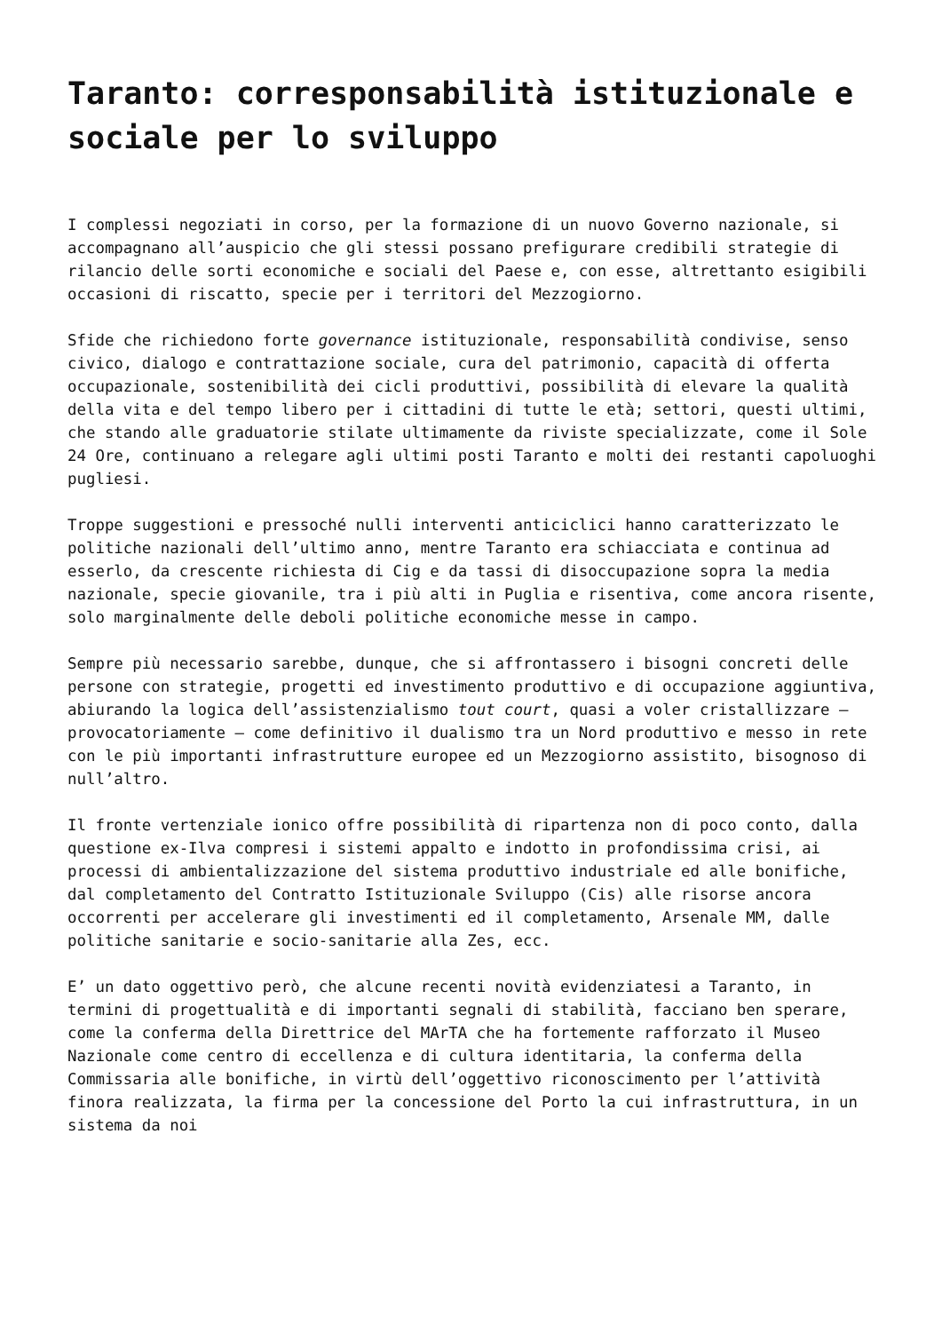Taranto: corresponsabilità istituzionale e sociale per lo sviluppo
I complessi negoziati in corso, per la formazione di un nuovo Governo nazionale, si accompagnano all’auspicio che gli stessi possano prefigurare credibili strategie di rilancio delle sorti economiche e sociali del Paese e, con esse, altrettanto esigibili occasioni di riscatto, specie per i territori del Mezzogiorno.
Sfide che richiedono forte governance istituzionale, responsabilità condivise, senso civico, dialogo e contrattazione sociale, cura del patrimonio, capacità di offerta occupazionale, sostenibilità dei cicli produttivi, possibilità di elevare la qualità della vita e del tempo libero per i cittadini di tutte le età; settori, questi ultimi, che stando alle graduatorie stilate ultimamente da riviste specializzate, come il Sole 24 Ore, continuano a relegare agli ultimi posti Taranto e molti dei restanti capoluoghi pugliesi.
Troppe suggestioni e pressoché nulli interventi anticiclici hanno caratterizzato le politiche nazionali dell’ultimo anno, mentre Taranto era schiacciata e continua ad esserlo, da crescente richiesta di Cig e da tassi di disoccupazione sopra la media nazionale, specie giovanile, tra i più alti in Puglia e risentiva, come ancora risente, solo marginalmente delle deboli politiche economiche messe in campo.
Sempre più necessario sarebbe, dunque, che si affrontassero i bisogni concreti delle persone con strategie, progetti ed investimento produttivo e di occupazione aggiuntiva, abiurando la logica dell’assistenzialismo tout court, quasi a voler cristallizzare – provocatoriamente – come definitivo il dualismo tra un Nord produttivo e messo in rete con le più importanti infrastrutture europee ed un Mezzogiorno assistito, bisognoso di null’altro.
Il fronte vertenziale ionico offre possibilità di ripartenza non di poco conto, dalla questione ex-Ilva compresi i sistemi appalto e indotto in profondissima crisi, ai processi di ambientalizzazione del sistema produttivo industriale ed alle bonifiche, dal completamento del Contratto Istituzionale Sviluppo (Cis) alle risorse ancora occorrenti per accelerare gli investimenti ed il completamento, Arsenale MM, dalle politiche sanitarie e socio-sanitarie alla Zes, ecc.
E’ un dato oggettivo però, che alcune recenti novità evidenziatesi a Taranto, in termini di progettualità e di importanti segnali di stabilità, facciano ben sperare, come la conferma della Direttrice del MArTA che ha fortemente rafforzato il Museo Nazionale come centro di eccellenza e di cultura identitaria, la conferma della Commissaria alle bonifiche, in virtù dell’oggettivo riconoscimento per l’attività finora realizzata, la firma per la concessione del Porto la cui infrastruttura, in un sistema da noi